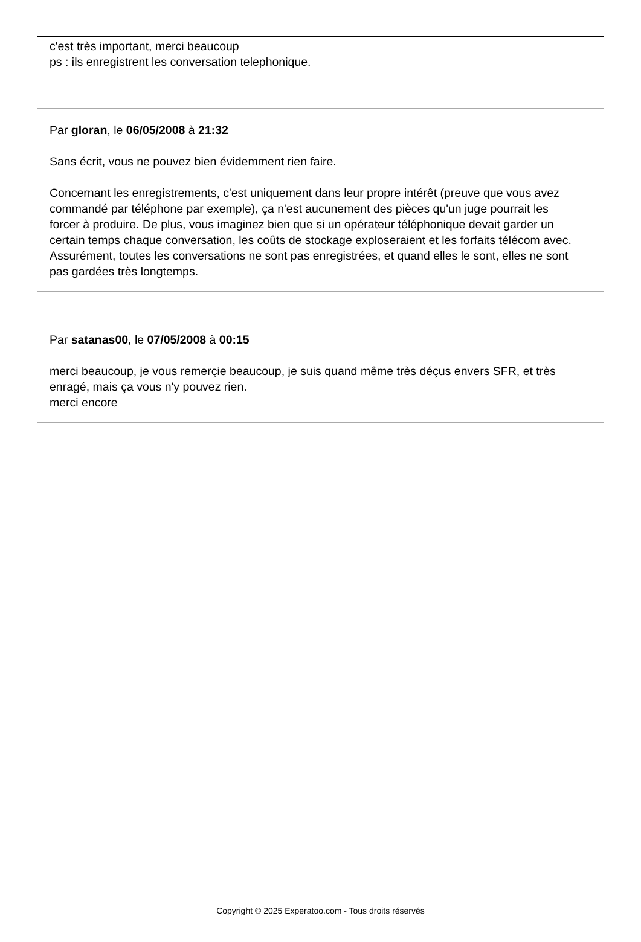c'est très important, merci beaucoup
ps : ils enregistrent les conversation telephonique.
Par gloran, le 06/05/2008 à 21:32
Sans écrit, vous ne pouvez bien évidemment rien faire.
Concernant les enregistrements, c'est uniquement dans leur propre intérêt (preuve que vous avez commandé par téléphone par exemple), ça n'est aucunement des pièces qu'un juge pourrait les forcer à produire. De plus, vous imaginez bien que si un opérateur téléphonique devait garder un certain temps chaque conversation, les coûts de stockage exploseraient et les forfaits télécom avec. Assurément, toutes les conversations ne sont pas enregistrées, et quand elles le sont, elles ne sont pas gardées très longtemps.
Par satanas00, le 07/05/2008 à 00:15
merci beaucoup, je vous remerçie beaucoup, je suis quand même très déçus envers SFR, et très enragé, mais ça vous n'y pouvez rien.
merci encore
Copyright © 2025 Experatoo.com - Tous droits réservés